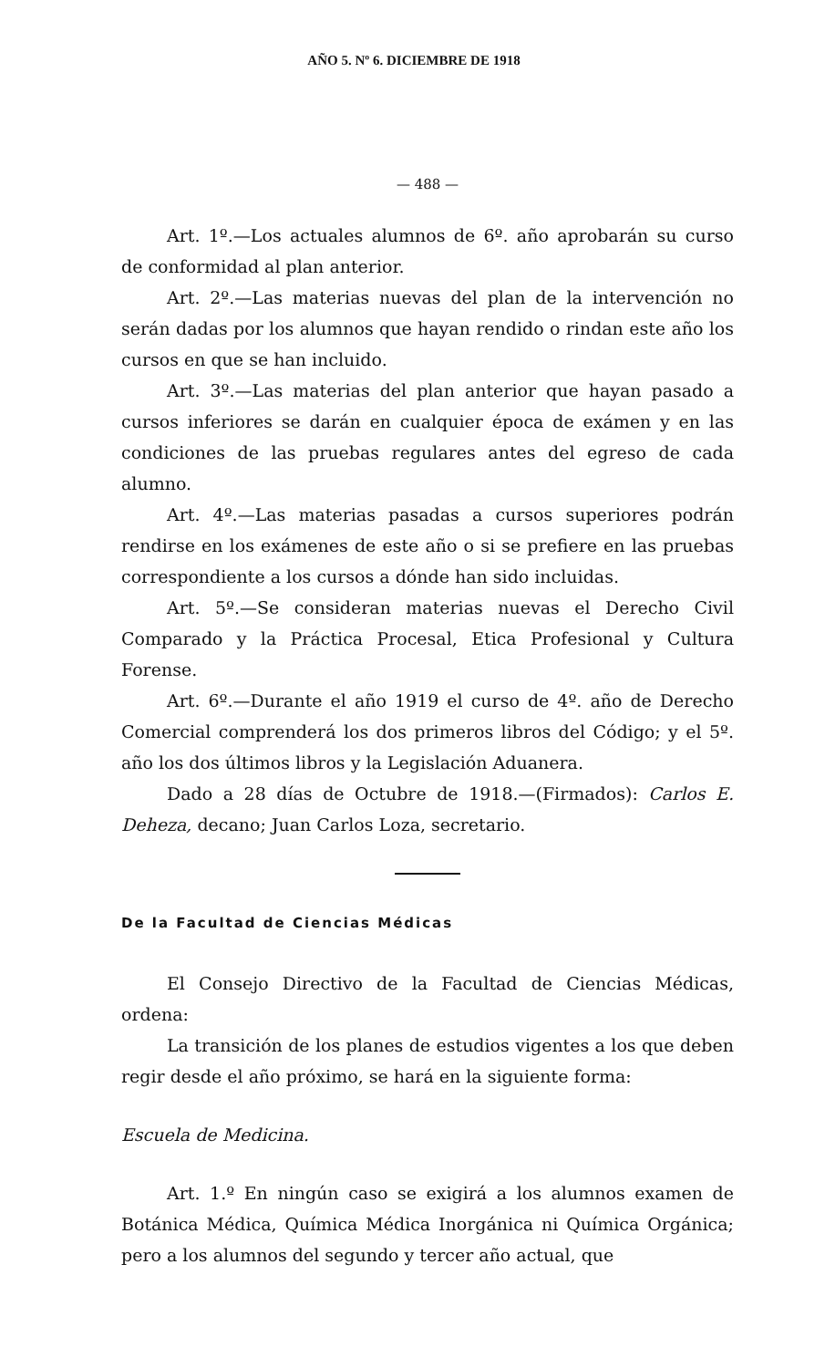AÑO 5. Nº 6. DICIEMBRE DE 1918
— 488 —
Art. 1º.—Los actuales alumnos de 6º. año aprobarán su curso de conformidad al plan anterior.
Art. 2º.—Las materias nuevas del plan de la intervención no serán dadas por los alumnos que hayan rendido o rindan este año los cursos en que se han incluido.
Art. 3º.—Las materias del plan anterior que hayan pasado a cursos inferiores se darán en cualquier época de exámen y en las condiciones de las pruebas regulares antes del egreso de cada alumno.
Art. 4º.—Las materias pasadas a cursos superiores podrán rendirse en los exámenes de este año o si se prefiere en las pruebas correspondiente a los cursos a dónde han sido incluidas.
Art. 5º.—Se consideran materias nuevas el Derecho Civil Comparado y la Práctica Procesal, Etica Profesional y Cultura Forense.
Art. 6º.—Durante el año 1919 el curso de 4º. año de Derecho Comercial comprenderá los dos primeros libros del Código; y el 5º. año los dos últimos libros y la Legislación Aduanera.
Dado a 28 días de Octubre de 1918.—(Firmados): Carlos E. Deheza, decano; Juan Carlos Loza, secretario.
De la Facultad de Ciencias Médicas
El Consejo Directivo de la Facultad de Ciencias Médicas, ordena:
La transición de los planes de estudios vigentes a los que deben regir desde el año próximo, se hará en la siguiente forma:
Escuela de Medicina.
Art. 1.º En ningún caso se exigirá a los alumnos examen de Botánica Médica, Química Médica Inorgánica ni Química Orgánica; pero a los alumnos del segundo y tercer año actual, que